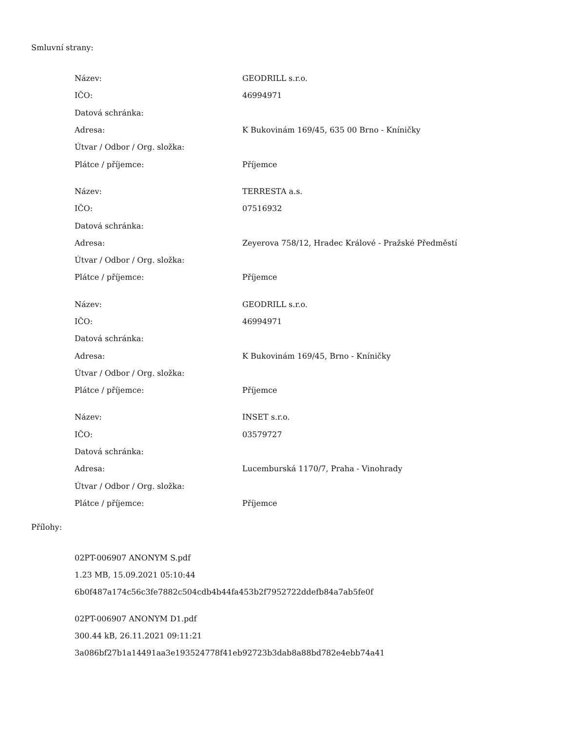Smluvní strany:
| Název: | GEODRILL s.r.o. |
| IČO: | 46994971 |
| Datová schránka: | |
| Adresa: | K Bukovinám 169/45, 635 00 Brno - Kníničky |
| Útvar / Odbor / Org. složka: | |
| Plátce / příjemce: | Příjemce |
| Název: | TERRESTA a.s. |
| IČO: | 07516932 |
| Datová schránka: | |
| Adresa: | Zeyerova 758/12, Hradec Králové - Pražské Předměstí |
| Útvar / Odbor / Org. složka: | |
| Plátce / příjemce: | Příjemce |
| Název: | GEODRILL s.r.o. |
| IČO: | 46994971 |
| Datová schránka: | |
| Adresa: | K Bukovinám 169/45, Brno - Kníničky |
| Útvar / Odbor / Org. složka: | |
| Plátce / příjemce: | Příjemce |
| Název: | INSET s.r.o. |
| IČO: | 03579727 |
| Datová schránka: | |
| Adresa: | Lucemburská 1170/7, Praha - Vinohrady |
| Útvar / Odbor / Org. složka: | |
| Plátce / příjemce: | Příjemce |
Přílohy:
02PT-006907 ANONYM S.pdf
1.23 MB, 15.09.2021 05:10:44
6b0f487a174c56c3fe7882c504cdb4b44fa453b2f7952722ddefb84a7ab5fe0f
02PT-006907 ANONYM D1.pdf
300.44 kB, 26.11.2021 09:11:21
3a086bf27b1a14491aa3e193524778f41eb92723b3dab8a88bd782e4ebb74a41